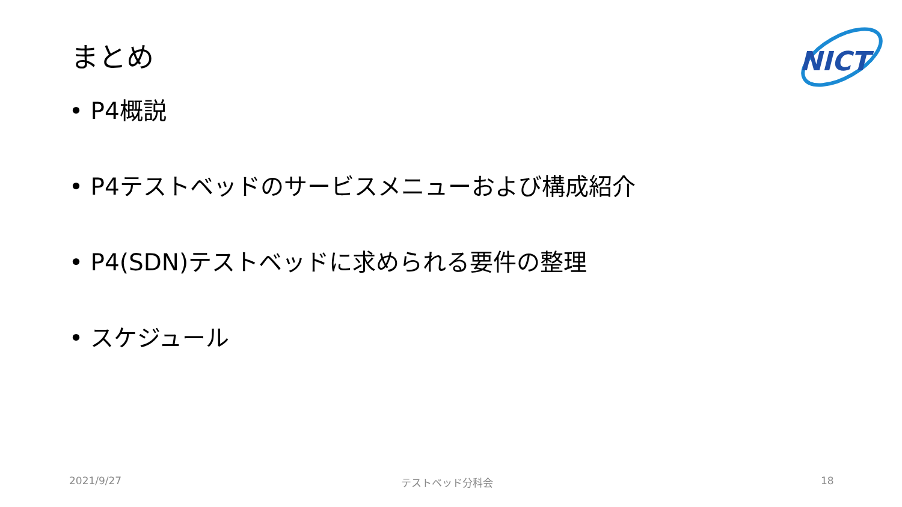まとめ
NICT
• P4概説
• P4テストベッドのサービスメニューおよび構成紹介
• P4(SDN)テストベッドに求められる要件の整理
• スケジュール
2021/9/27 テストベッド分科会 18